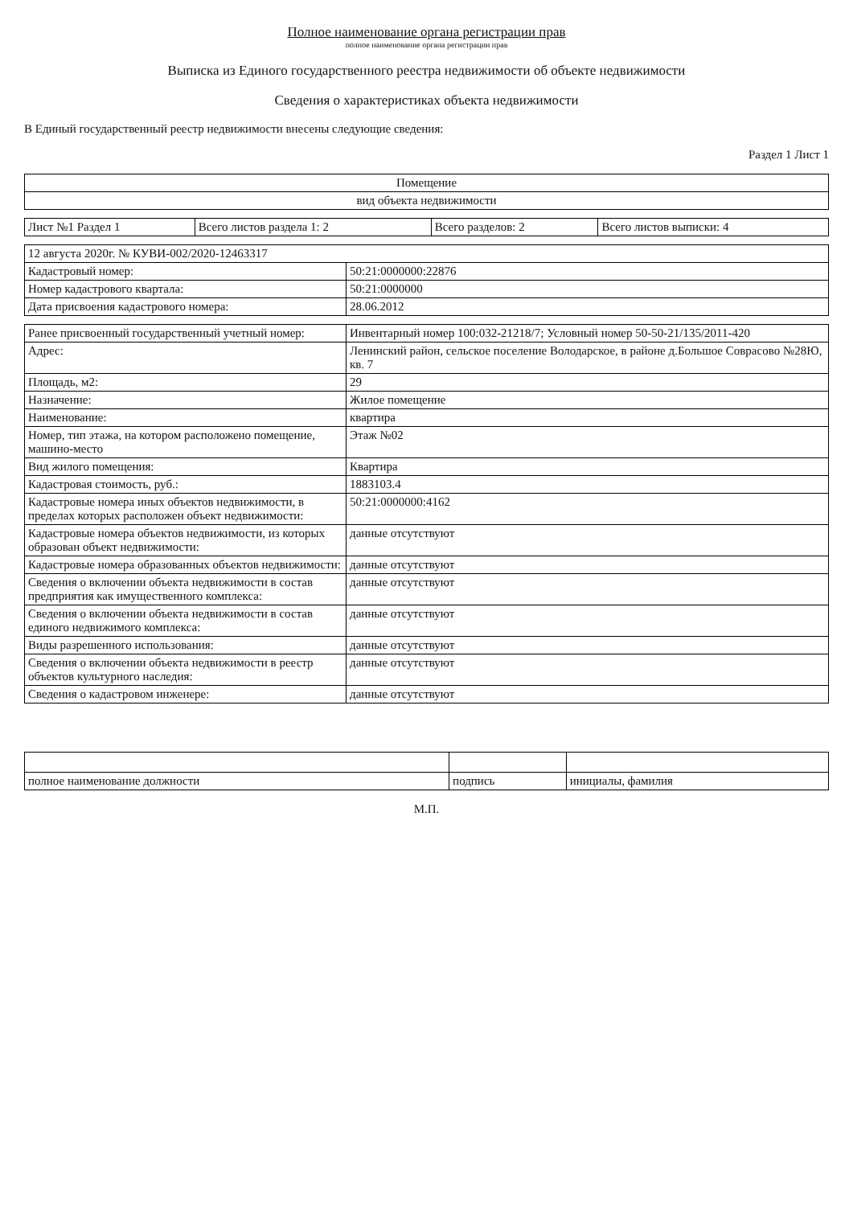Полное наименование органа регистрации прав
полное наименование органа регистрации прав
Выписка из Единого государственного реестра недвижимости об объекте недвижимости
Сведения о характеристиках объекта недвижимости
В Единый государственный реестр недвижимости внесены следующие сведения:
Раздел 1 Лист 1
| Помещение |
| вид объекта недвижимости |
| Лист №1 Раздел 1 | Всего листов раздела 1: 2 | Всего разделов: 2 | Всего листов выписки: 4 |
| 12 августа 2020г. № КУВИ-002/2020-12463317 | |
| Кадастровый номер: | 50:21:0000000:22876 |
| Номер кадастрового квартала: | 50:21:0000000 |
| Дата присвоения кадастрового номера: | 28.06.2012 |
| Ранее присвоенный государственный учетный номер: | Инвентарный номер 100:032-21218/7; Условный номер 50-50-21/135/2011-420 |
| Адрес: | Ленинский район, сельское поселение Володарское, в районе д.Большое Соврасово №28Ю, кв. 7 |
| Площадь, м2: | 29 |
| Назначение: | Жилое помещение |
| Наименование: | квартира |
| Номер, тип этажа, на котором расположено помещение, машино-место | Этаж №02 |
| Вид жилого помещения: | Квартира |
| Кадастровая стоимость, руб.: | 1883103.4 |
| Кадастровые номера иных объектов недвижимости, в пределах которых расположен объект недвижимости: | 50:21:0000000:4162 |
| Кадастровые номера объектов недвижимости, из которых образован объект недвижимости: | данные отсутствуют |
| Кадастровые номера образованных объектов недвижимости: | данные отсутствуют |
| Сведения о включении объекта недвижимости в состав предприятия как имущественного комплекса: | данные отсутствуют |
| Сведения о включении объекта недвижимости в состав единого недвижимого комплекса: | данные отсутствуют |
| Виды разрешенного использования: | данные отсутствуют |
| Сведения о включении объекта недвижимости в реестр объектов культурного наследия: | данные отсутствуют |
| Сведения о кадастровом инженере: | данные отсутствуют |
| полное наименование должности | подпись | инициалы, фамилия |
М.П.